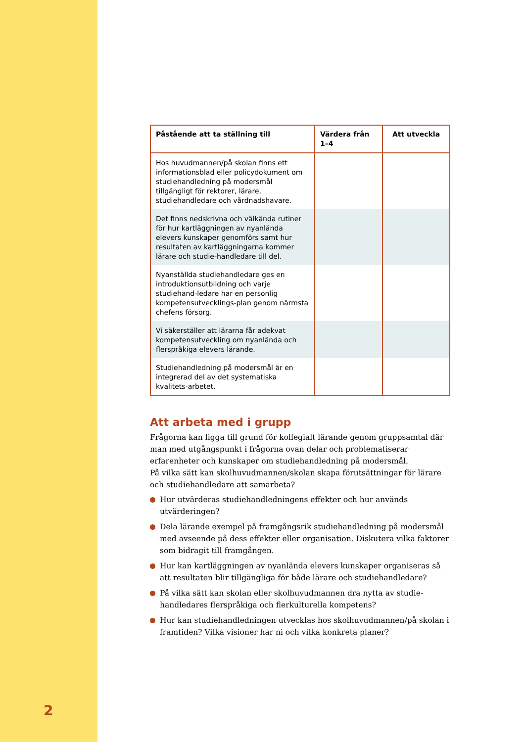| Påstående att ta ställning till | Värdera från 1–4 | Att utveckla |
| --- | --- | --- |
| Hos huvudmannen/på skolan finns ett informationsblad eller policydokument om studiehandledning på modersmål tillgängligt för rektorer, lärare, studiehandledare och vårdnadshavare. | | |
| Det finns nedskrivna och välkända rutiner för hur kartläggningen av nyanlända elevers kunskaper genomförs samt hur resultaten av kartläggningarna kommer lärare och studie-handledare till del. | | |
| Nyanställda studiehandledare ges en introduktionsutbildning och varje studiehand-ledare har en personlig kompetensutvecklings-plan genom närmsta chefens försorg. | | |
| Vi säkerställer att lärarna får adekvat kompetensutveckling om nyanlända och flerspråkiga elevers lärande. | | |
| Studiehandledning på modersmål är en integrerad del av det systematiska kvalitets-arbetet. | | |
Att arbeta med i grupp
Frågorna kan ligga till grund för kollegialt lärande genom gruppsamtal där man med utgångspunkt i frågorna ovan delar och problematiserar erfarenheter och kunskaper om studiehandledning på modersmål.
På vilka sätt kan skolhuvudmannen/skolan skapa förutsättningar för lärare och studiehandledare att samarbeta?
Hur utvärderas studiehandledningens effekter och hur används utvärderingen?
Dela lärande exempel på framgångsrik studiehandledning på modersmål med avseende på dess effekter eller organisation. Diskutera vilka faktorer som bidragit till framgången.
Hur kan kartläggningen av nyanlända elevers kunskaper organiseras så att resultaten blir tillgängliga för både lärare och studiehandledare?
På vilka sätt kan skolan eller skolhuvudmannen dra nytta av studie-handledares flerspråkiga och flerkulturella kompetens?
Hur kan studiehandledningen utvecklas hos skolhuvudmannen/på skolan i framtiden? Vilka visioner har ni och vilka konkreta planer?
2